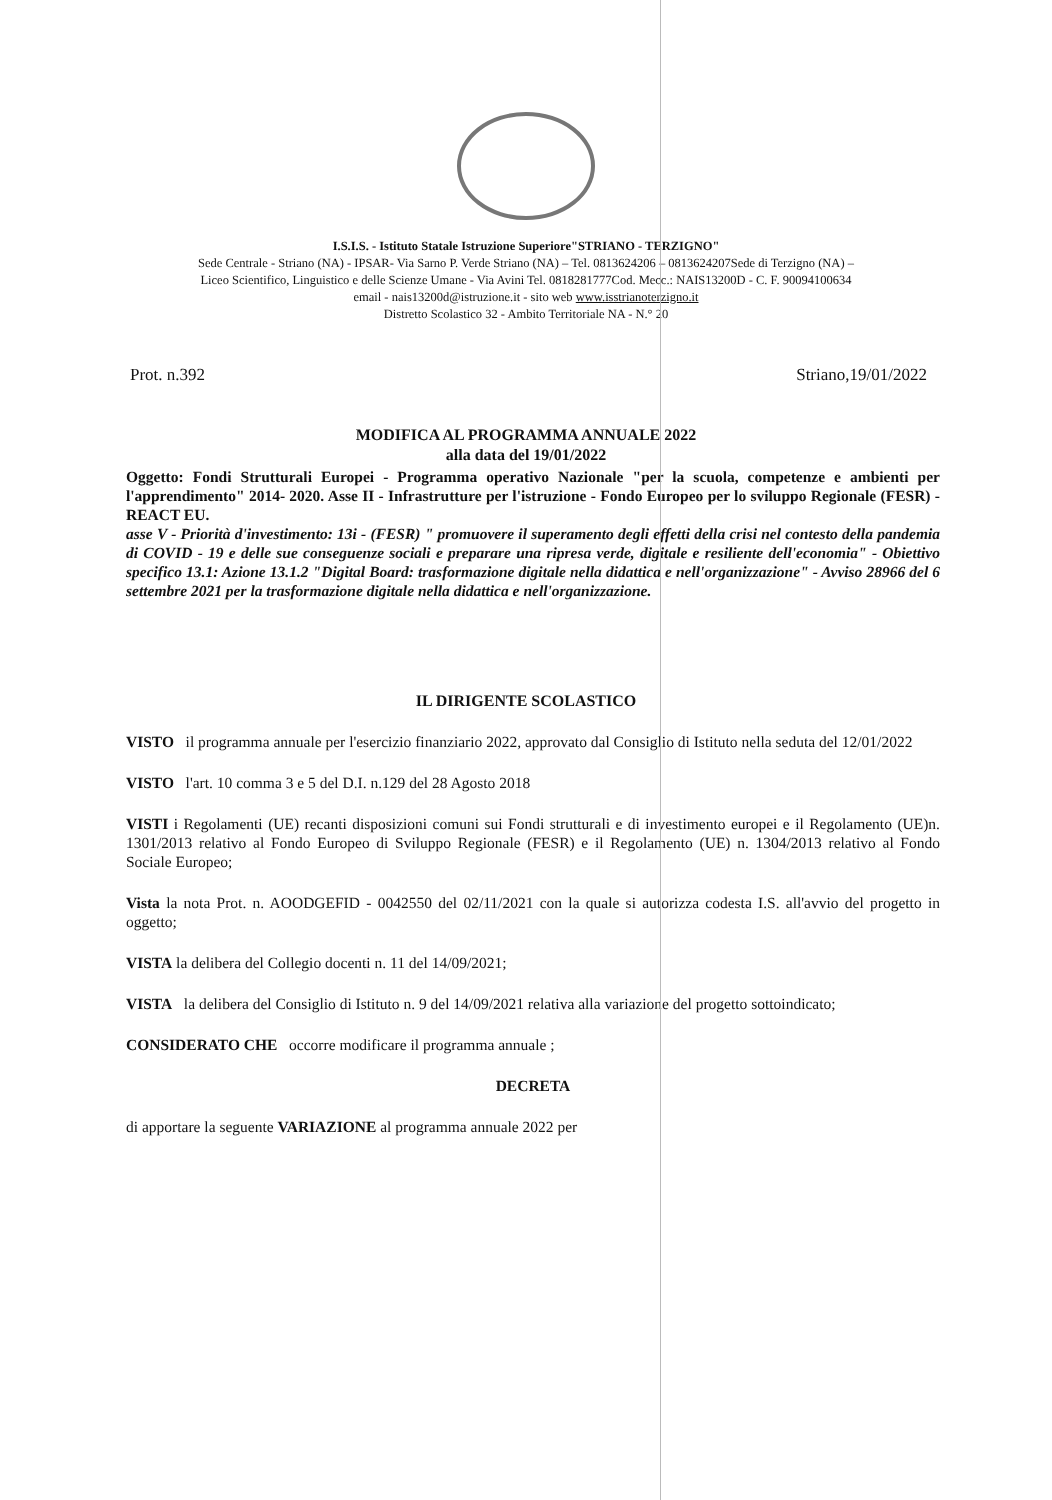I.S.I.S. - Istituto Statale Istruzione Superiore"STRIANO - TERZIGNO"
Sede Centrale - Striano (NA) - IPSAR- Via Sarno P. Verde Striano (NA) – Tel. 0813624206 – 0813624207Sede di Terzigno (NA) –
Liceo Scientifico, Linguistico e delle Scienze Umane - Via Avini Tel. 0818281777Cod. Mecc.: NAIS13200D - C. F. 90094100634
email - nais13200d@istruzione.it - sito web www.isstrianoterzigno.it
Distretto Scolastico 32 - Ambito Territoriale NA - N.° 20
Prot. n.392 Striano,19/01/2022
MODIFICA AL PROGRAMMA ANNUALE 2022
alla data del 19/01/2022
Oggetto: Fondi Strutturali Europei - Programma operativo Nazionale "per la scuola, competenze e ambienti per l'apprendimento" 2014- 2020. Asse II - Infrastrutture per l'istruzione - Fondo Europeo per lo sviluppo Regionale (FESR) - REACT EU.
asse V - Priorità d'investimento: 13i - (FESR) " promuovere il superamento degli effetti della crisi nel contesto della pandemia di COVID - 19 e delle sue conseguenze sociali e preparare una ripresa verde, digitale e resiliente dell'economia" - Obiettivo specifico 13.1: Azione 13.1.2 "Digital Board: trasformazione digitale nella didattica e nell'organizzazione" - Avviso 28966 del 6 settembre 2021 per la trasformazione digitale nella didattica e nell'organizzazione.
IL DIRIGENTE SCOLASTICO
VISTO il programma annuale per l'esercizio finanziario 2022, approvato dal Consiglio di Istituto nella seduta del 12/01/2022
VISTO l'art. 10 comma 3 e 5 del D.I. n.129 del 28 Agosto 2018
VISTI i Regolamenti (UE) recanti disposizioni comuni sui Fondi strutturali e di investimento europei e il Regolamento (UE)n. 1301/2013 relativo al Fondo Europeo di Sviluppo Regionale (FESR) e il Regolamento (UE) n. 1304/2013 relativo al Fondo Sociale Europeo;
Vista la nota Prot. n. AOODGEFID - 0042550 del 02/11/2021 con la quale si autorizza codesta I.S. all'avvio del progetto in oggetto;
VISTA la delibera del Collegio docenti n. 11 del 14/09/2021;
VISTA la delibera del Consiglio di Istituto n. 9 del 14/09/2021 relativa alla variazione del progetto sottoindicato;
CONSIDERATO CHE occorre modificare il programma annuale ;
DECRETA
di apportare la seguente VARIAZIONE al programma annuale 2022 per